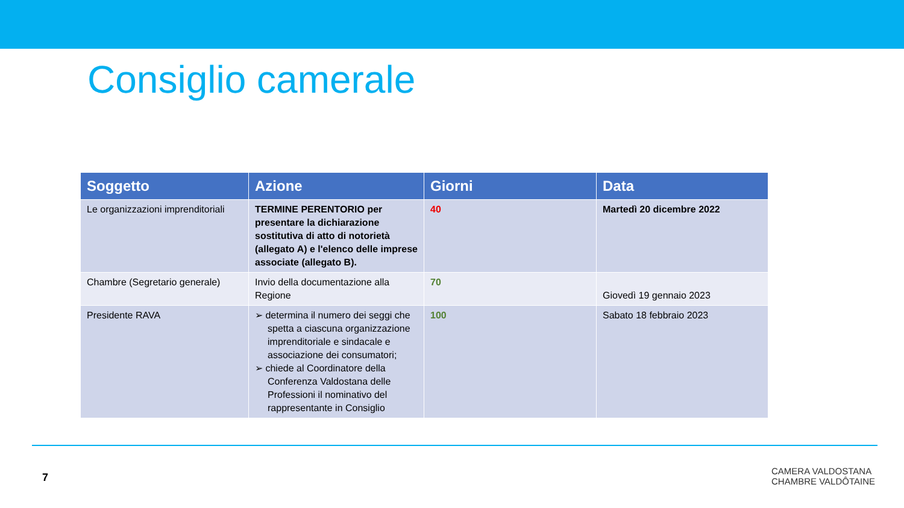Consiglio camerale
| Soggetto | Azione | Giorni | Data |
| --- | --- | --- | --- |
| Le organizzazioni imprenditoriali | TERMINE PERENTORIO per presentare la dichiarazione sostitutiva di atto di notorietà (allegato A) e l'elenco delle imprese associate (allegato B). | 40 | Martedì 20 dicembre 2022 |
| Chambre (Segretario generale) | Invio della documentazione alla Regione | 70 | Giovedì 19 gennaio 2023 |
| Presidente RAVA | ➢ determina il numero dei seggi che spetta a ciascuna organizzazione imprenditoriale e sindacale e associazione dei consumatori; ➢ chiede al Coordinatore della Conferenza Valdostana delle Professioni il nominativo del rappresentante in Consiglio | 100 | Sabato 18 febbraio 2023 |
7
CAMERA VALDOSTANA
CHAMBRE VALDÔTAINE